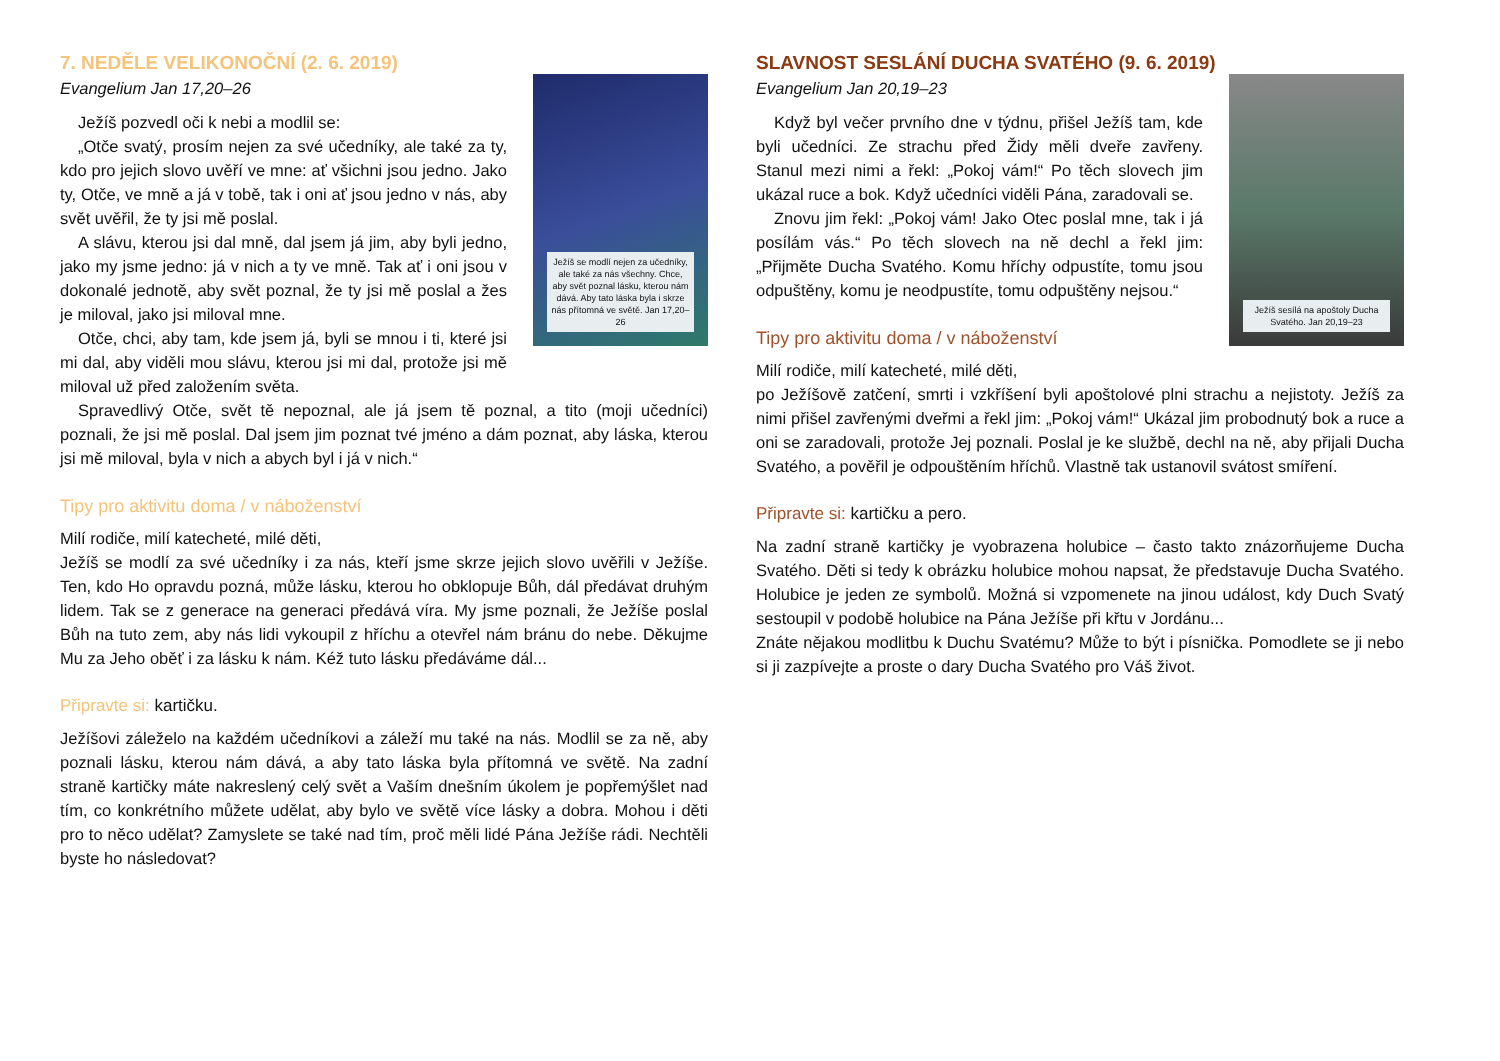7. NEDĚLE VELIKONOČNÍ (2. 6. 2019)
Ježíš se modlí nejen za učedníky, ale také za nás všechny. Chce, aby svět poznal lásku, kterou nám dává. Aby tato láska byla i skrze nás přítomná ve světě. Jan 17,20–26
Evangelium Jan 17,20–26
Ježíš pozvedl oči k nebi a modlil se:
„Otče svatý, prosím nejen za své učedníky, ale také za ty, kdo pro jejich slovo uvěří ve mne: ať všichni jsou jedno. Jako ty, Otče, ve mně a já v tobě, tak i oni ať jsou jedno v nás, aby svět uvěřil, že ty jsi mě poslal.
A slávu, kterou jsi dal mně, dal jsem já jim, aby byli jedno, jako my jsme jedno: já v nich a ty ve mně. Tak ať i oni jsou v dokonalé jednotě, aby svět poznal, že ty jsi mě poslal a žes je miloval, jako jsi miloval mne.
Otče, chci, aby tam, kde jsem já, byli se mnou i ti, které jsi mi dal, aby viděli mou slávu, kterou jsi mi dal, protože jsi mě miloval už před založením světa.
Spravedlivý Otče, svět tě nepoznal, ale já jsem tě poznal, a tito (moji učedníci) poznali, že jsi mě poslal. Dal jsem jim poznat tvé jméno a dám poznat, aby láska, kterou jsi mě miloval, byla v nich a abych byl i já v nich.“
Tipy pro aktivitu doma / v náboženství
Milí rodiče, milí katecheté, milé děti,
Ježíš se modlí za své učedníky i za nás, kteří jsme skrze jejich slovo uvěřili v Ježíše. Ten, kdo Ho opravdu pozná, může lásku, kterou ho obklopuje Bůh, dál předávat druhým lidem. Tak se z generace na generaci předává víra. My jsme poznali, že Ježíše poslal Bůh na tuto zem, aby nás lidi vykoupil z hříchu a otevřel nám bránu do nebe. Děkujme Mu za Jeho oběť i za lásku k nám. Kéž tuto lásku předáváme dál...
Připravte si: kartičku.
Ježíšovi záleželo na každém učedníkovi a záleží mu také na nás. Modlil se za ně, aby poznali lásku, kterou nám dává, a aby tato láska byla přítomná ve světě. Na zadní straně kartičky máte nakreslený celý svět a Vaším dnešním úkolem je popřemýšlet nad tím, co konkrétního můžete udělat, aby bylo ve světě více lásky a dobra. Mohou i děti pro to něco udělat? Zamyslete se také nad tím, proč měli lidé Pána Ježíše rádi. Nechtěli byste ho následovat?
SLAVNOST SESLÁNÍ DUCHA SVATÉHO (9. 6. 2019)
Ježíš sesílá na apoštoly Ducha Svatého. Jan 20,19–23
Evangelium Jan 20,19–23
Když byl večer prvního dne v týdnu, přišel Ježíš tam, kde byli učedníci. Ze strachu před Židy měli dveře zavřeny. Stanul mezi nimi a řekl: „Pokoj vám!“ Po těch slovech jim ukázal ruce a bok. Když učedníci viděli Pána, zaradovali se.
Znovu jim řekl: „Pokoj vám! Jako Otec poslal mne, tak i já posílám vás.“ Po těch slovech na ně dechl a řekl jim: „Přijměte Ducha Svatého. Komu hříchy odpustíte, tomu jsou odpuštěny, komu je neodpustíte, tomu odpuštěny nejsou.“
Tipy pro aktivitu doma / v náboženství
Milí rodiče, milí katecheté, milé děti,
po Ježíšově zatčení, smrti i vzkříšení byli apoštolové plni strachu a nejistoty. Ježíš za nimi přišel zavřenými dveřmi a řekl jim: „Pokoj vám!“ Ukázal jim probodnutý bok a ruce a oni se zaradovali, protože Jej poznali. Poslal je ke službě, dechl na ně, aby přijali Ducha Svatého, a pověřil je odpouštěním hříchů. Vlastně tak ustanovil svátost smíření.
Připravte si: kartičku a pero.
Na zadní straně kartičky je vyobrazena holubice – často takto znázorňujeme Ducha Svatého. Děti si tedy k obrázku holubice mohou napsat, že představuje Ducha Svatého. Holubice je jeden ze symbolů. Možná si vzpomenete na jinou událost, kdy Duch Svatý sestoupil v podobě holubice na Pána Ježíše při křtu v Jordánu...
Znáte nějakou modlitbu k Duchu Svatému? Může to být i písnička. Pomodlete se ji nebo si ji zazpívejte a proste o dary Ducha Svatého pro Váš život.